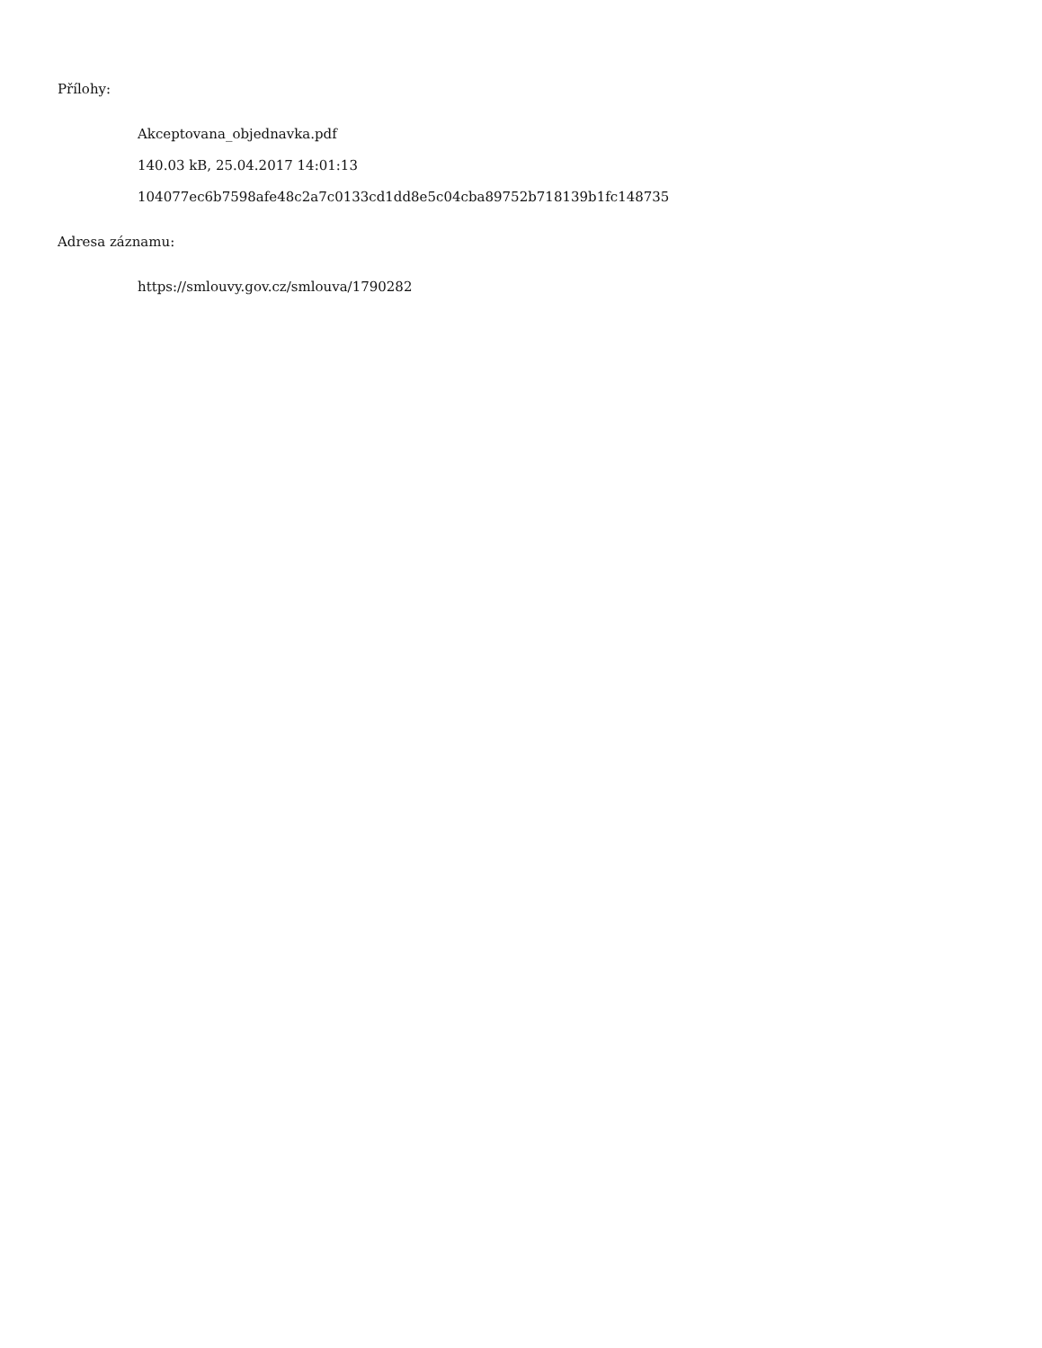Přílohy:
Akceptovana_objednavka.pdf
140.03 kB, 25.04.2017 14:01:13
104077ec6b7598afe48c2a7c0133cd1dd8e5c04cba89752b718139b1fc148735
Adresa záznamu:
https://smlouvy.gov.cz/smlouva/1790282